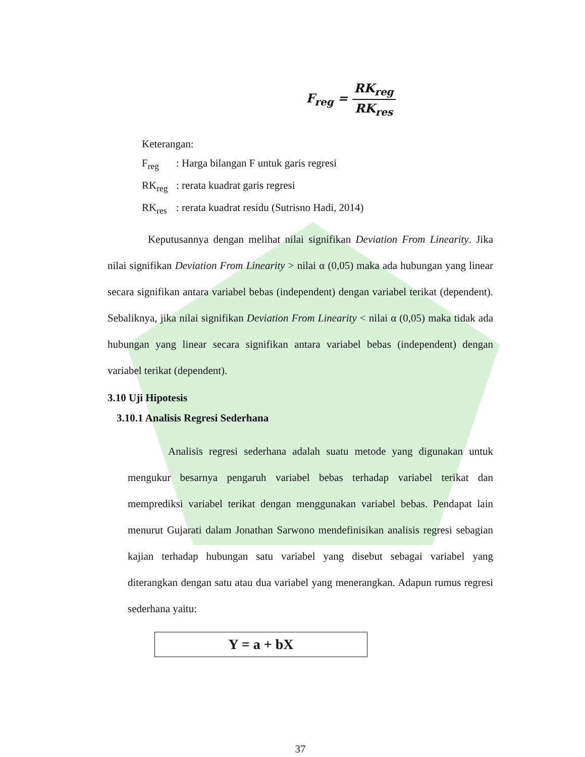F<sub>reg</sub> =
RK<sub>reg</sub> RK<sub>res</sub>
Keterangan:
F<sub>reg</sub>: Harga bilangan F untuk garis regresi
RK<sub>reg</sub>: rerata kuadrat garis regresi
RK<sub>res</sub>: rerata kuadrat residu (Sutrisno Hadi, 2014)
Keputusannya dengan melihat nilai signifikan Deviation From Linearity. Jika nilai signifikan Deviation From Linearity > nilai α (0,05) maka ada hubungan yang linear secara signifikan antara variabel bebas (independent) dengan variabel terikat (dependent). Sebaliknya, jika nilai signifikan Deviation From Linearity < nilai α (0,05) maka tidak ada hubungan yang linear secara signifikan antara variabel bebas (independent) dengan variabel terikat (dependent).
3.10 Uji Hipotesis
3.10.1 Analisis Regresi Sederhana
Analisis regresi sederhana adalah suatu metode yang digunakan untuk mengukur besarnya pengaruh variabel bebas terhadap variabel terikat dan memprediksi variabel terikat dengan menggunakan variabel bebas. Pendapat lain menurut Gujarati dalam Jonathan Sarwono mendefinisikan analisis regresi sebagian kajian terhadap hubungan satu variabel yang disebut sebagai variabel yang diterangkan dengan satu atau dua variabel yang menerangkan. Adapun rumus regresi sederhana yaitu:
Y = a + bX
37